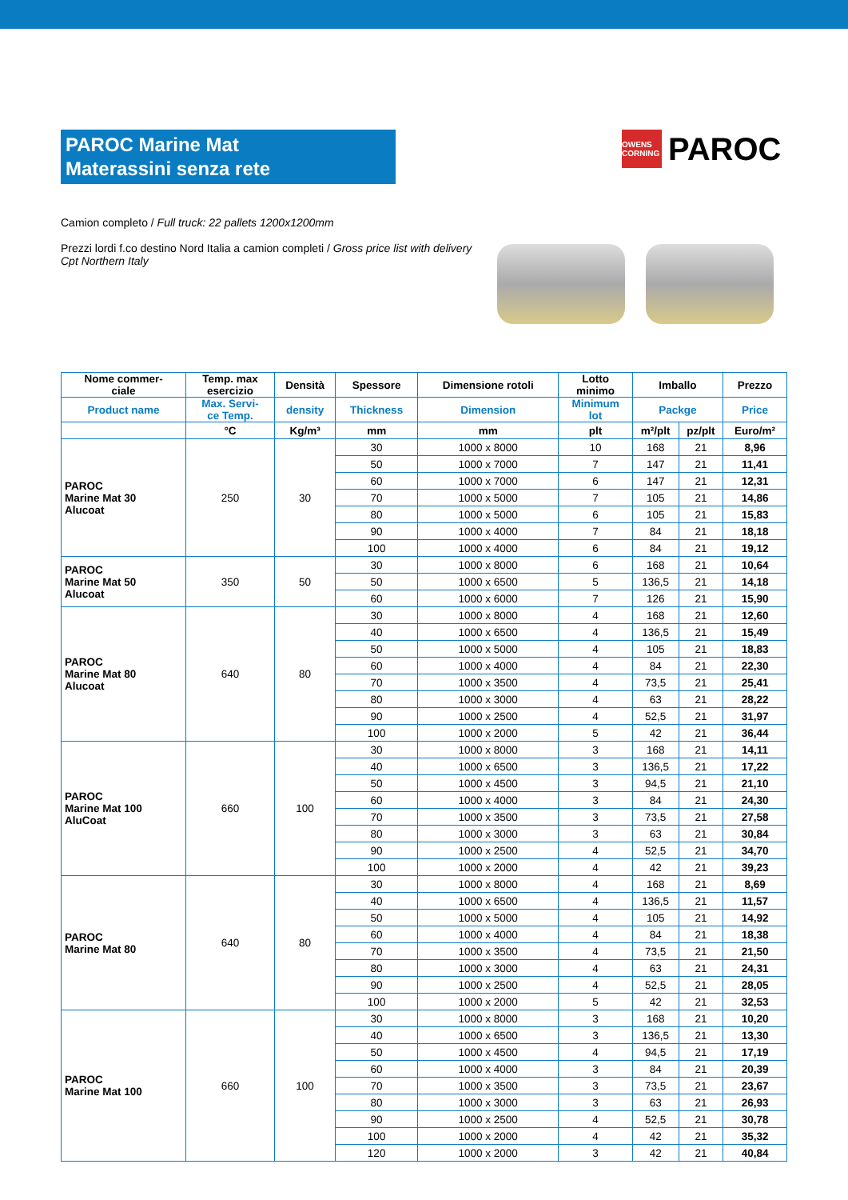PAROC Marine Mat
Materassini senza rete
OWENS CORNING
PAROC
Camion completo / Full truck: 22 pallets 1200x1200mm
Prezzi lordi f.co destino Nord Italia a camion completi / Gross price list with delivery Cpt Northern Italy
| Nome commer- ciale | Temp. max esercizio | Densità | Spessore | Dimensione rotoli | Lotto minimo | Imballo | | Prezzo |
| --- | --- | --- | --- | --- | --- | --- | --- | --- |
| Product name | Max. Servi- ce Temp. | density | Thickness | Dimension | Minimum lot | Packge | | Price |
| | °C | Kg/m³ | mm | mm | plt | m²/plt | pz/plt | Euro/m² |
| PAROC Marine Mat 30 Alucoat | 250 | 30 | 30 | 1000 x 8000 | 10 | 168 | 21 | 8,96 |
| | | | 50 | 1000 x 7000 | 7 | 147 | 21 | 11,41 |
| | | | 60 | 1000 x 7000 | 6 | 147 | 21 | 12,31 |
| | | | 70 | 1000 x 5000 | 7 | 105 | 21 | 14,86 |
| | | | 80 | 1000 x 5000 | 6 | 105 | 21 | 15,83 |
| | | | 90 | 1000 x 4000 | 7 | 84 | 21 | 18,18 |
| | | | 100 | 1000 x 4000 | 6 | 84 | 21 | 19,12 |
| PAROC Marine Mat 50 Alucoat | 350 | 50 | 30 | 1000 x 8000 | 6 | 168 | 21 | 10,64 |
| | | | 50 | 1000 x 6500 | 5 | 136,5 | 21 | 14,18 |
| | | | 60 | 1000 x 6000 | 7 | 126 | 21 | 15,90 |
| PAROC Marine Mat 80 Alucoat | 640 | 80 | 30 | 1000 x 8000 | 4 | 168 | 21 | 12,60 |
| | | | 40 | 1000 x 6500 | 4 | 136,5 | 21 | 15,49 |
| | | | 50 | 1000 x 5000 | 4 | 105 | 21 | 18,83 |
| | | | 60 | 1000 x 4000 | 4 | 84 | 21 | 22,30 |
| | | | 70 | 1000 x 3500 | 4 | 73,5 | 21 | 25,41 |
| | | | 80 | 1000 x 3000 | 4 | 63 | 21 | 28,22 |
| | | | 90 | 1000 x 2500 | 4 | 52,5 | 21 | 31,97 |
| | | | 100 | 1000 x 2000 | 5 | 42 | 21 | 36,44 |
| PAROC Marine Mat 100 AluCoat | 660 | 100 | 30 | 1000 x 8000 | 3 | 168 | 21 | 14,11 |
| | | | 40 | 1000 x 6500 | 3 | 136,5 | 21 | 17,22 |
| | | | 50 | 1000 x 4500 | 3 | 94,5 | 21 | 21,10 |
| | | | 60 | 1000 x 4000 | 3 | 84 | 21 | 24,30 |
| | | | 70 | 1000 x 3500 | 3 | 73,5 | 21 | 27,58 |
| | | | 80 | 1000 x 3000 | 3 | 63 | 21 | 30,84 |
| | | | 90 | 1000 x 2500 | 4 | 52,5 | 21 | 34,70 |
| | | | 100 | 1000 x 2000 | 4 | 42 | 21 | 39,23 |
| PAROC Marine Mat 80 | 640 | 80 | 30 | 1000 x 8000 | 4 | 168 | 21 | 8,69 |
| | | | 40 | 1000 x 6500 | 4 | 136,5 | 21 | 11,57 |
| | | | 50 | 1000 x 5000 | 4 | 105 | 21 | 14,92 |
| | | | 60 | 1000 x 4000 | 4 | 84 | 21 | 18,38 |
| | | | 70 | 1000 x 3500 | 4 | 73,5 | 21 | 21,50 |
| | | | 80 | 1000 x 3000 | 4 | 63 | 21 | 24,31 |
| | | | 90 | 1000 x 2500 | 4 | 52,5 | 21 | 28,05 |
| | | | 100 | 1000 x 2000 | 5 | 42 | 21 | 32,53 |
| PAROC Marine Mat 100 | 660 | 100 | 30 | 1000 x 8000 | 3 | 168 | 21 | 10,20 |
| | | | 40 | 1000 x 6500 | 3 | 136,5 | 21 | 13,30 |
| | | | 50 | 1000 x 4500 | 4 | 94,5 | 21 | 17,19 |
| | | | 60 | 1000 x 4000 | 3 | 84 | 21 | 20,39 |
| | | | 70 | 1000 x 3500 | 3 | 73,5 | 21 | 23,67 |
| | | | 80 | 1000 x 3000 | 3 | 63 | 21 | 26,93 |
| | | | 90 | 1000 x 2500 | 4 | 52,5 | 21 | 30,78 |
| | | | 100 | 1000 x 2000 | 4 | 42 | 21 | 35,32 |
| | | | 120 | 1000 x 2000 | 3 | 42 | 21 | 40,84 |